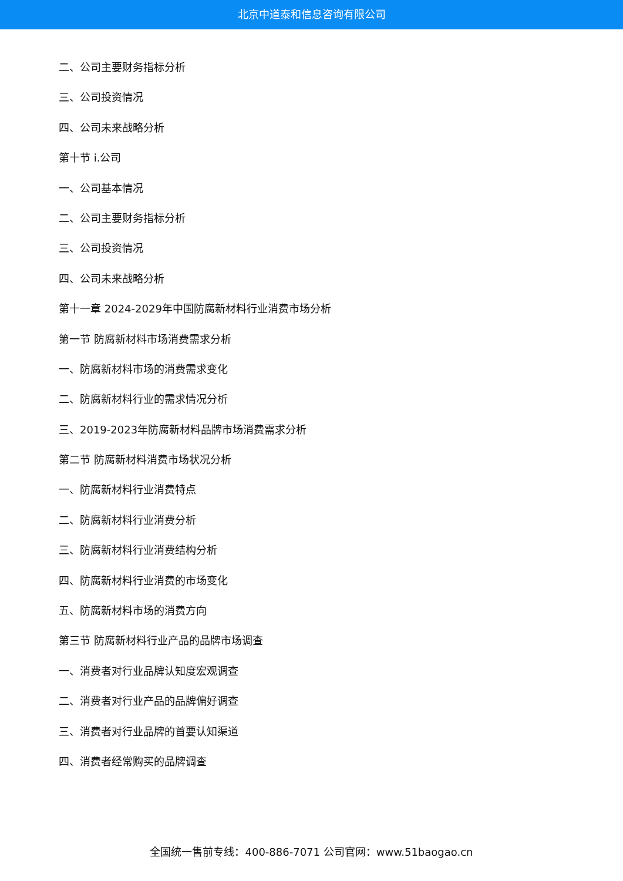北京中道泰和信息咨询有限公司
二、公司主要财务指标分析
三、公司投资情况
四、公司未来战略分析
第十节 i.公司
一、公司基本情况
二、公司主要财务指标分析
三、公司投资情况
四、公司未来战略分析
第十一章 2024-2029年中国防腐新材料行业消费市场分析
第一节 防腐新材料市场消费需求分析
一、防腐新材料市场的消费需求变化
二、防腐新材料行业的需求情况分析
三、2019-2023年防腐新材料品牌市场消费需求分析
第二节 防腐新材料消费市场状况分析
一、防腐新材料行业消费特点
二、防腐新材料行业消费分析
三、防腐新材料行业消费结构分析
四、防腐新材料行业消费的市场变化
五、防腐新材料市场的消费方向
第三节 防腐新材料行业产品的品牌市场调查
一、消费者对行业品牌认知度宏观调查
二、消费者对行业产品的品牌偏好调查
三、消费者对行业品牌的首要认知渠道
四、消费者经常购买的品牌调查
全国统一售前专线：400-886-7071 公司官网：www.51baogao.cn